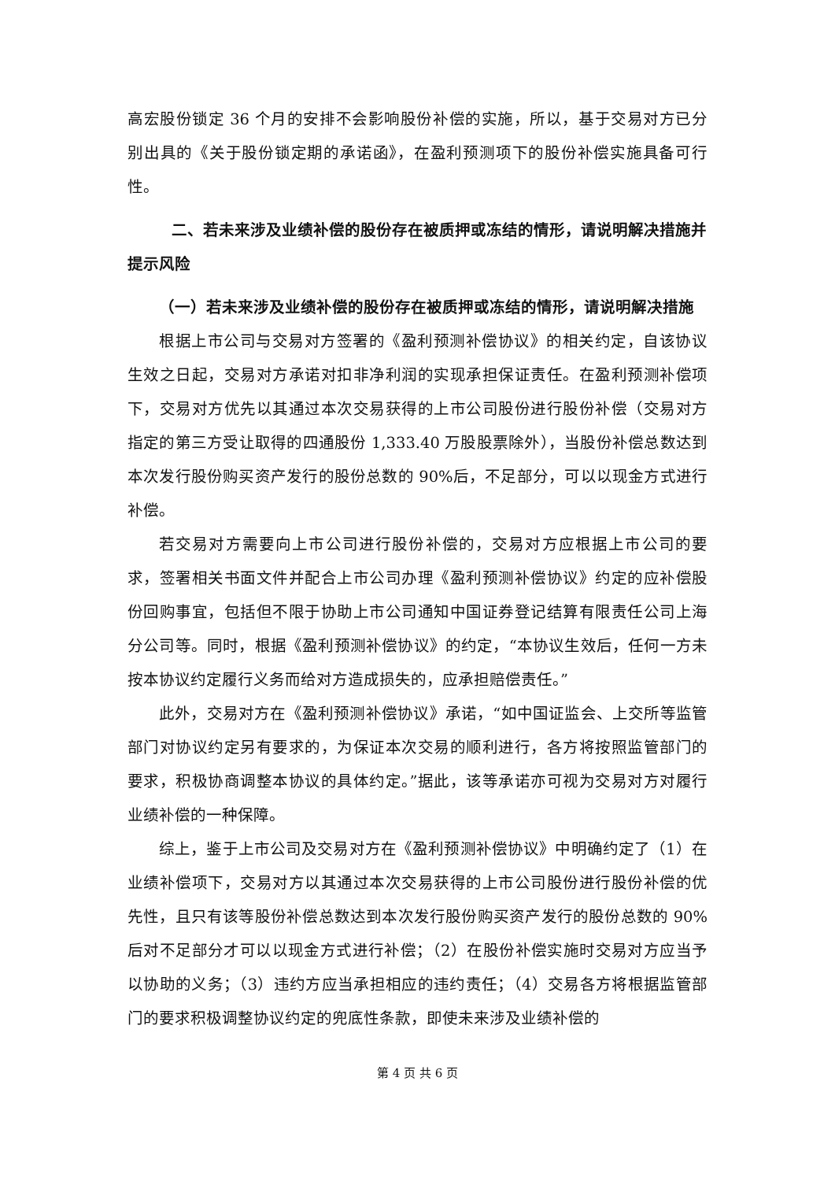高宏股份锁定 36 个月的安排不会影响股份补偿的实施，所以，基于交易对方已分别出具的《关于股份锁定期的承诺函》，在盈利预测项下的股份补偿实施具备可行性。
二、若未来涉及业绩补偿的股份存在被质押或冻结的情形，请说明解决措施并提示风险
（一）若未来涉及业绩补偿的股份存在被质押或冻结的情形，请说明解决措施
根据上市公司与交易对方签署的《盈利预测补偿协议》的相关约定，自该协议生效之日起，交易对方承诺对扣非净利润的实现承担保证责任。在盈利预测补偿项下，交易对方优先以其通过本次交易获得的上市公司股份进行股份补偿（交易对方指定的第三方受让取得的四通股份 1,333.40 万股股票除外），当股份补偿总数达到本次发行股份购买资产发行的股份总数的 90%后，不足部分，可以以现金方式进行补偿。
若交易对方需要向上市公司进行股份补偿的，交易对方应根据上市公司的要求，签署相关书面文件并配合上市公司办理《盈利预测补偿协议》约定的应补偿股份回购事宜，包括但不限于协助上市公司通知中国证券登记结算有限责任公司上海分公司等。同时，根据《盈利预测补偿协议》的约定，“本协议生效后，任何一方未按本协议约定履行义务而给对方造成损失的，应承担赔偿责任。”
此外，交易对方在《盈利预测补偿协议》承诺，“如中国证监会、上交所等监管部门对协议约定另有要求的，为保证本次交易的顺利进行，各方将按照监管部门的要求，积极协商调整本协议的具体约定。”据此，该等承诺亦可视为交易对方对履行业绩补偿的一种保障。
综上，鉴于上市公司及交易对方在《盈利预测补偿协议》中明确约定了（1）在业绩补偿项下，交易对方以其通过本次交易获得的上市公司股份进行股份补偿的优先性，且只有该等股份补偿总数达到本次发行股份购买资产发行的股份总数的 90%后对不足部分才可以以现金方式进行补偿；（2）在股份补偿实施时交易对方应当予以协助的义务；（3）违约方应当承担相应的违约责任；（4）交易各方将根据监管部门的要求积极调整协议约定的兜底性条款，即使未来涉及业绩补偿的
第 4 页 共 6 页